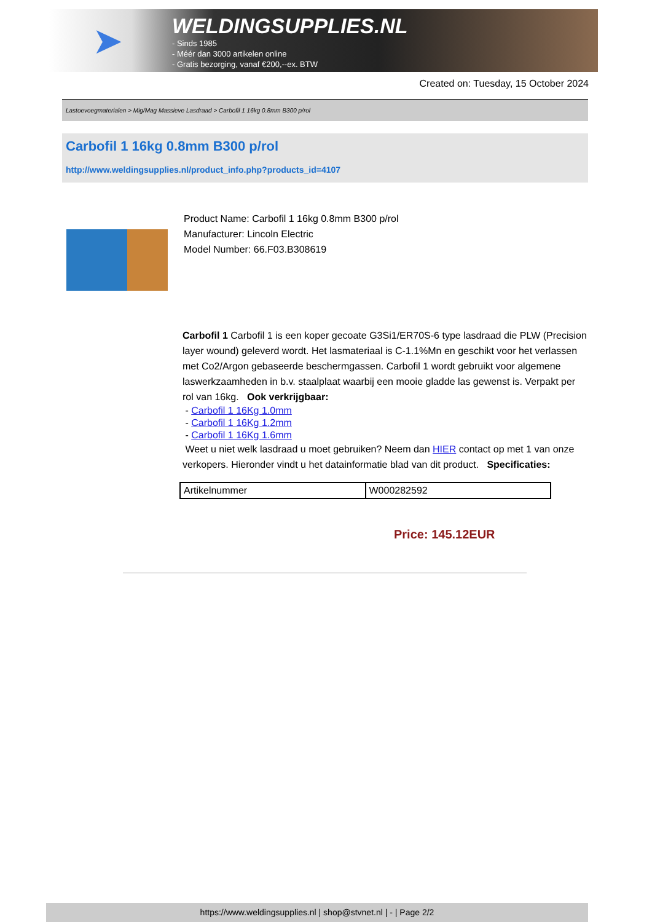➤
WELDINGSUPPLIES.NL
- Sinds 1985
- Méér dan 3000 artikelen online
- Gratis bezorging, vanaf €200,--ex. BTW
Created on: Tuesday, 15 October 2024
Lastoevoegmaterialen > Mig/Mag Massieve Lasdraad > Carbofil 1 16kg 0.8mm B300 p/rol
Carbofil 1 16kg 0.8mm B300 p/rol
http://www.weldingsupplies.nl/product_info.php?products_id=4107
Product Name: Carbofil 1 16kg 0.8mm B300 p/rol
Manufacturer: Lincoln Electric
Model Number: 66.F03.B308619
Carbofil 1 Carbofil 1 is een koper gecoate G3Si1/ER70S-6 type lasdraad die PLW (Precision layer wound) geleverd wordt. Het lasmateriaal is C-1.1%Mn en geschikt voor het verlassen met Co2/Argon gebaseerde beschermgassen. Carbofil 1 wordt gebruikt voor algemene laswerkzaamheden in b.v. staalplaat waarbij een mooie gladde las gewenst is. Verpakt per rol van 16kg. Ook verkrijgbaar:
- Carbofil 1 16Kg 1.0mm
- Carbofil 1 16Kg 1.2mm
- Carbofil 1 16Kg 1.6mm
Weet u niet welk lasdraad u moet gebruiken? Neem dan HIER contact op met 1 van onze verkopers. Hieronder vindt u het datainformatie blad van dit product. Specificaties:
| Artikelnummer | W000282592 |
Price: 145.12EUR
https://www.weldingsupplies.nl | shop@stvnet.nl | - | Page 2/2